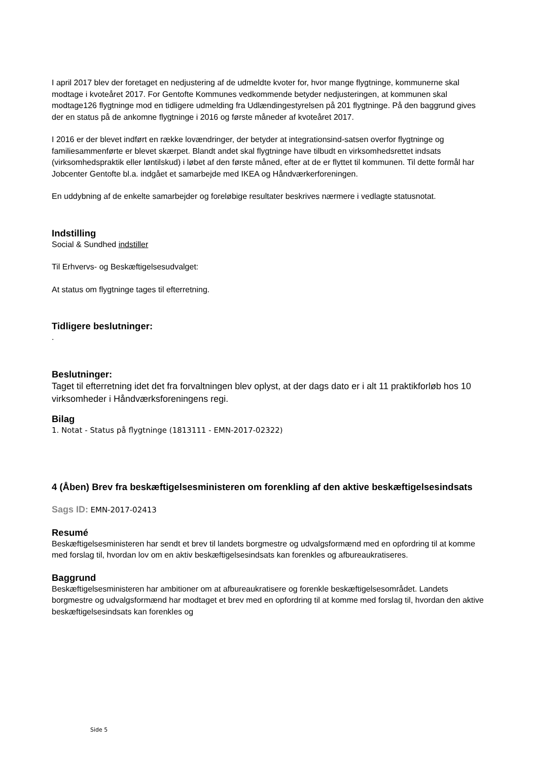I april 2017 blev der foretaget en nedjustering af de udmeldte kvoter for, hvor mange flygtninge, kommunerne skal modtage i kvoteåret 2017. For Gentofte Kommunes vedkommende betyder nedjusteringen, at kommunen skal modtage126 flygtninge mod en tidligere udmelding fra Udlændingestyrelsen på 201 flygtninge. På den baggrund gives der en status på de ankomne flygtninge i 2016 og første måneder af kvoteåret 2017.
I 2016 er der blevet indført en række lovændringer, der betyder at integrationsind-satsen overfor flygtninge og familiesammenførte er blevet skærpet. Blandt andet skal flygtninge have tilbudt en virksomhedsrettet indsats (virksomhedspraktik eller løntilskud) i løbet af den første måned, efter at de er flyttet til kommunen. Til dette formål har Jobcenter Gentofte bl.a. indgået et samarbejde med IKEA og Håndværkerforeningen.
En uddybning af de enkelte samarbejder og foreløbige resultater beskrives nærmere i vedlagte statusnotat.
Indstilling
Social & Sundhed indstiller
Til Erhvervs- og Beskæftigelsesudvalget:
At status om flygtninge tages til efterretning.
Tidligere beslutninger:
.
Beslutninger:
Taget til efterretning idet det fra forvaltningen blev oplyst, at der dags dato er i alt 11 praktikforløb hos 10 virksomheder i Håndværksforeningens regi.
Bilag
1. Notat - Status på flygtninge (1813111 - EMN-2017-02322)
4 (Åben) Brev fra beskæftigelsesministeren om forenkling af den aktive beskæftigelsesindsats
Sags ID: EMN-2017-02413
Resumé
Beskæftigelsesministeren har sendt et brev til landets borgmestre og udvalgsformænd med en opfordring til at komme med forslag til, hvordan lov om en aktiv beskæftigelsesindsats kan forenkles og afbureaukratiseres.
Baggrund
Beskæftigelsesministeren har ambitioner om at afbureaukratisere og forenkle beskæftigelsesområdet. Landets borgmestre og udvalgsformænd har modtaget et brev med en opfordring til at komme med forslag til, hvordan den aktive beskæftigelsesindsats kan forenkles og
Side 5